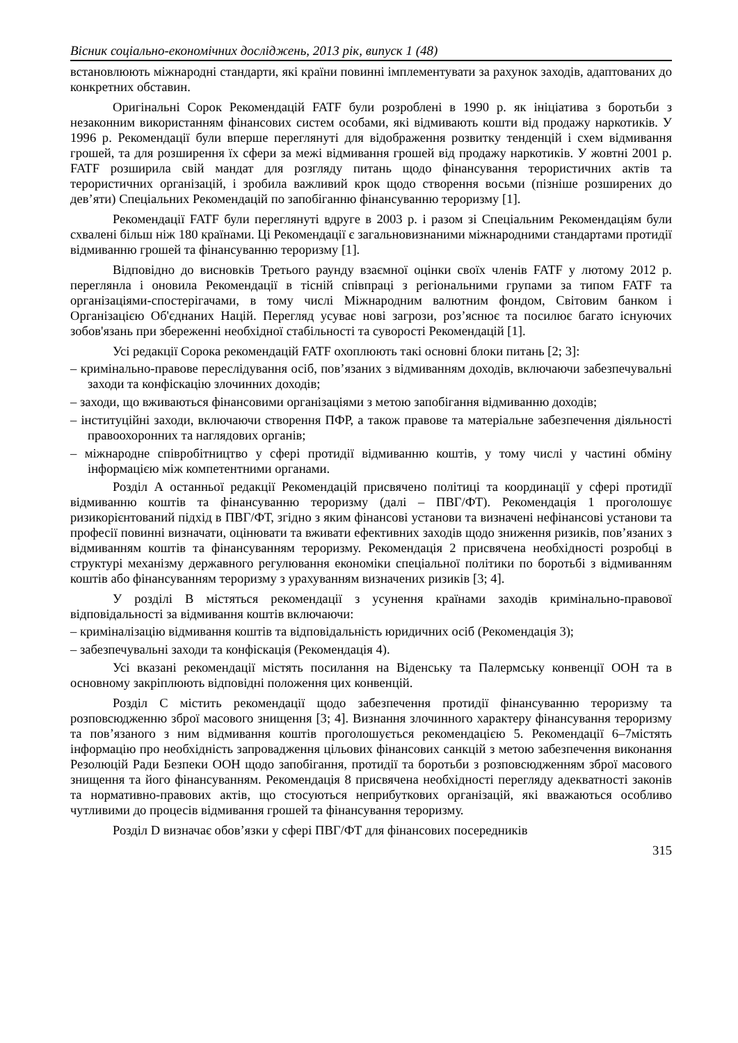Вісник соціально-економічних досліджень, 2013 рік, випуск 1 (48)
встановлюють міжнародні стандарти, які країни повинні імплементувати за рахунок заходів, адаптованих до конкретних обставин.
Оригінальні Сорок Рекомендацій FATF були розроблені в 1990 р. як ініціатива з боротьби з незаконним використанням фінансових систем особами, які відмивають кошти від продажу наркотиків. У 1996 р. Рекомендації були вперше переглянуті для відображення розвитку тенденцій і схем відмивання грошей, та для розширення їх сфери за межі відмивання грошей від продажу наркотиків. У жовтні 2001 р. FATF розширила свій мандат для розгляду питань щодо фінансування терористичних актів та терористичних організацій, і зробила важливий крок щодо створення восьми (пізніше розширених до дев’яти) Спеціальних Рекомендацій по запобіганню фінансуванню тероризму [1].
Рекомендації FATF були переглянуті вдруге в 2003 р. і разом зі Спеціальним Рекомендаціям були схвалені більш ніж 180 країнами. Ці Рекомендації є загальновизнаними міжнародними стандартами протидії відмиванню грошей та фінансуванню тероризму [1].
Відповідно до висновків Третього раунду взаємної оцінки своїх членів FATF у лютому 2012 р. переглянла і оновила Рекомендації в тісній співпраці з регіональними групами за типом FATF та організаціями-спостерігачами, в тому числі Міжнародним валютним фондом, Світовим банком і Організацією Об'єднаних Націй. Перегляд усуває нові загрози, роз’яснює та посилює багато існуючих зобов'язань при збереженні необхідної стабільності та суворості Рекомендацій [1].
Усі редакції Сорока рекомендацій FATF охоплюють такі основні блоки питань [2; 3]:
– кримінально-правове переслідування осіб, пов’язаних з відмиванням доходів, включаючи забезпечувальні заходи та конфіскацію злочинних доходів;
– заходи, що вживаються фінансовими організаціями з метою запобігання відмиванню доходів;
– інституційні заходи, включаючи створення ПФР, а також правове та матеріальне забезпечення діяльності правоохоронних та наглядових органів;
– міжнародне співробітництво у сфері протидії відмиванню коштів, у тому числі у частині обміну інформацією між компетентними органами.
Розділ А останньої редакції Рекомендацій присвячено політиці та координації у сфері протидії відмиванню коштів та фінансуванню тероризму (далі – ПВГ/ФТ). Рекомендація 1 проголошує ризикорієнтований підхід в ПВГ/ФТ, згідно з яким фінансові установи та визначені нефінансові установи та професії повинні визначати, оцінювати та вживати ефективних заходів щодо зниження ризиків, пов’язаних з відмиванням коштів та фінансуванням тероризму. Рекомендація 2 присвячена необхідності розробці в структурі механізму державного регулювання економіки спеціальної політики по боротьбі з відмиванням коштів або фінансуванням тероризму з урахуванням визначених ризиків [3; 4].
У розділі В містяться рекомендації з усунення країнами заходів кримінально-правової відповідальності за відмивання коштів включаючи:
– криміналізацію відмивання коштів та відповідальність юридичних осіб (Рекомендація 3);
– забезпечувальні заходи та конфіскація (Рекомендація 4).
Усі вказані рекомендації містять посилання на Віденську та Палермську конвенції ООН та в основному закріплюють відповідні положення цих конвенцій.
Розділ С містить рекомендації щодо забезпечення протидії фінансуванню тероризму та розповсюдженню зброї масового знищення [3; 4]. Визнання злочинного характеру фінансування тероризму та пов’язаного з ним відмивання коштів проголошується рекомендацією 5. Рекомендації 6–7містять інформацію про необхідність запровадження цільових фінансових санкцій з метою забезпечення виконання Резолюцій Ради Безпеки ООН щодо запобігання, протидії та боротьби з розповсюдженням зброї масового знищення та його фінансуванням. Рекомендація 8 присвячена необхідності перегляду адекватності законів та нормативно-правових актів, що стосуються неприбуткових організацій, які вважаються особливо чутливими до процесів відмивання грошей та фінансування тероризму.
Розділ D визначає обов’язки у сфері ПВГ/ФТ для фінансових посередників
315